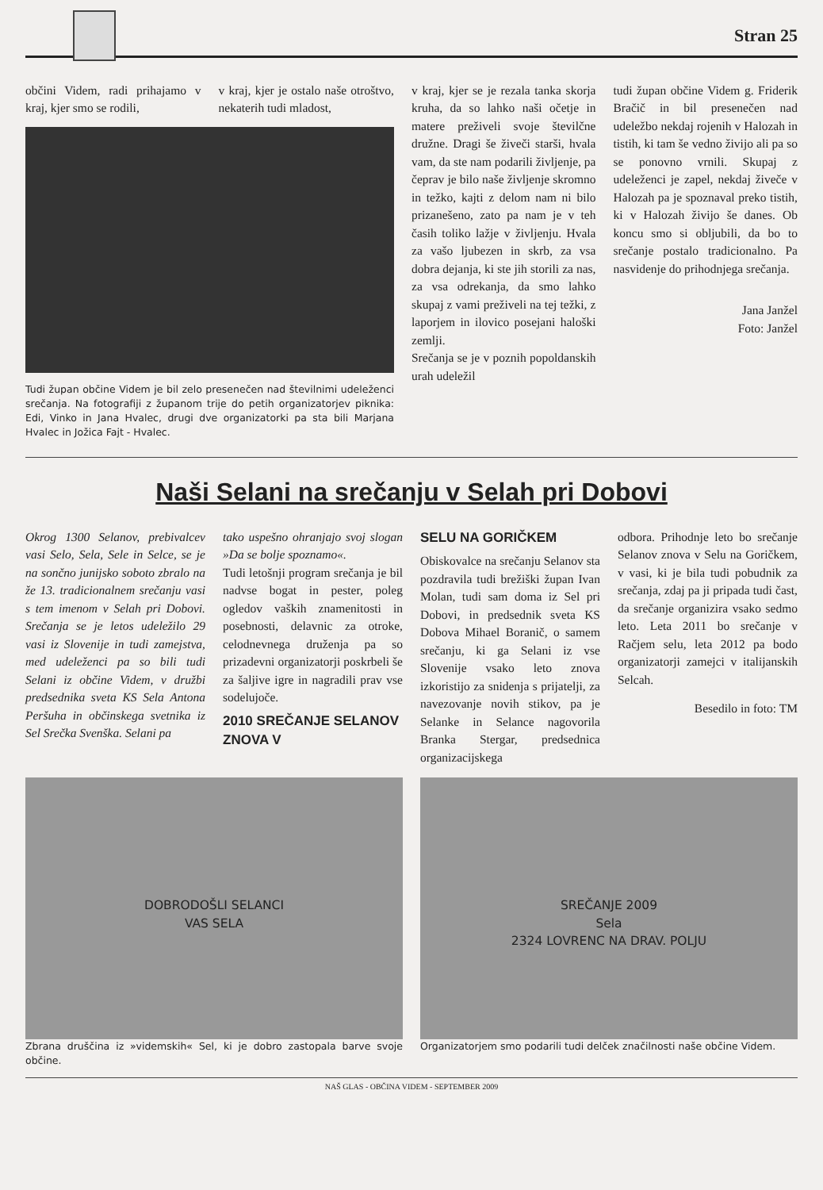Stran 25
občini Videm, radi prihajamo v kraj, kjer smo se rodili,
v kraj, kjer je ostalo naše otroštvo, nekaterih tudi mladost,
Tudi župan občine Videm je bil zelo presenečen nad številnimi udeleženci srečanja. Na fotografiji z županom trije do petih organizatorjev piknika: Edi, Vinko in Jana Hvalec, drugi dve organizatorki pa sta bili Marjana Hvalec in Jožica Fajt - Hvalec.
v kraj, kjer se je rezala tanka skorja kruha, da so lahko naši očetje in matere preživeli svoje številčne družne. Dragi še živeči starši, hvala vam, da ste nam podarili življenje, pa čeprav je bilo naše življenje skromno in težko, kajti z delom nam ni bilo prizanešeno, zato pa nam je v teh časih toliko lažje v življenju. Hvala za vašo ljubezen in skrb, za vsa dobra dejanja, ki ste jih storili za nas, za vsa odrekanja, da smo lahko skupaj z vami preživeli na tej težki, z laporjem in ilovico posejani haloški zemlji.
Srečanja se je v poznih popoldanskih urah udeležil
tudi župan občine Videm g. Friderik Bračič in bil presenečen nad udeležbo nekdaj rojenih v Halozah in tistih, ki tam še vedno živijo ali pa so se ponovno vrnili. Skupaj z udeleženci je zapel, nekdaj živeče v Halozah pa je spoznaval preko tistih, ki v Halozah živijo še danes. Ob koncu smo si obljubili, da bo to srečanje postalo tradicionalno. Pa nasvidenje do prihodnjega srečanja.
Jana Janžel
Foto: Janžel
Naši Selani na srečanju v Selah pri Dobovi
Okrog 1300 Selanov, prebivalcev vasi Selo, Sela, Sele in Selce, se je na sončno junijsko soboto zbralo na že 13. tradicionalnem srečanju vasi s tem imenom v Selah pri Dobovi. Srečanja se je letos udeležilo 29 vasi iz Slovenije in tudi zamejstva, med udeleženci pa so bili tudi Selani iz občine Videm, v družbi predsednika sveta KS Sela Antona Peršuha in občinskega svetnika iz Sel Srečka Svenška. Selani pa
tako uspešno ohranjajo svoj slogan »Da se bolje spoznamo«.
Tudi letošnji program srečanja je bil nadvse bogat in pester, poleg ogledov vaških znamenitosti in posebnosti, delavnic za otroke, celodnevnega druženja pa so prizadevni organizatorji poskrbeli še za šaljive igre in nagradili prav vse sodelujoče.
2010 SREČANJE SELANOV ZNOVA V
SELU NA GORIČKEM
Obiskovalce na srečanju Selanov sta pozdravila tudi brežiški župan Ivan Molan, tudi sam doma iz Sel pri Dobovi, in predsednik sveta KS Dobova Mihael Boranič, o samem srečanju, ki ga Selani iz vse Slovenije vsako leto znova izkoristijo za snidenja s prijatelji, za navezovanje novih stikov, pa je Selanke in Selance nagovorila Branka Stergar, predsednica organizacijskega
odbora. Prihodnje leto bo srečanje Selanov znova v Selu na Goričkem, v vasi, ki je bila tudi pobudnik za srečanja, zdaj pa ji pripada tudi čast, da srečanje organizira vsako sedmo leto. Leta 2011 bo srečanje v Račjem selu, leta 2012 pa bodo organizatorji zamejci v italijanskih Selcah.
Besedilo in foto: TM
DOBRODOŠLI SELANCI
VAS SELA
Zbrana druščina iz »videmskih« Sel, ki je dobro zastopala barve svoje občine.
SREČANJE 2009
Sela
2324 LOVRENC NA DRAV. POLJU
Organizatorjem smo podarili tudi delček značilnosti naše občine Videm.
NAŠ GLAS - OBČINA VIDEM - SEPTEMBER 2009